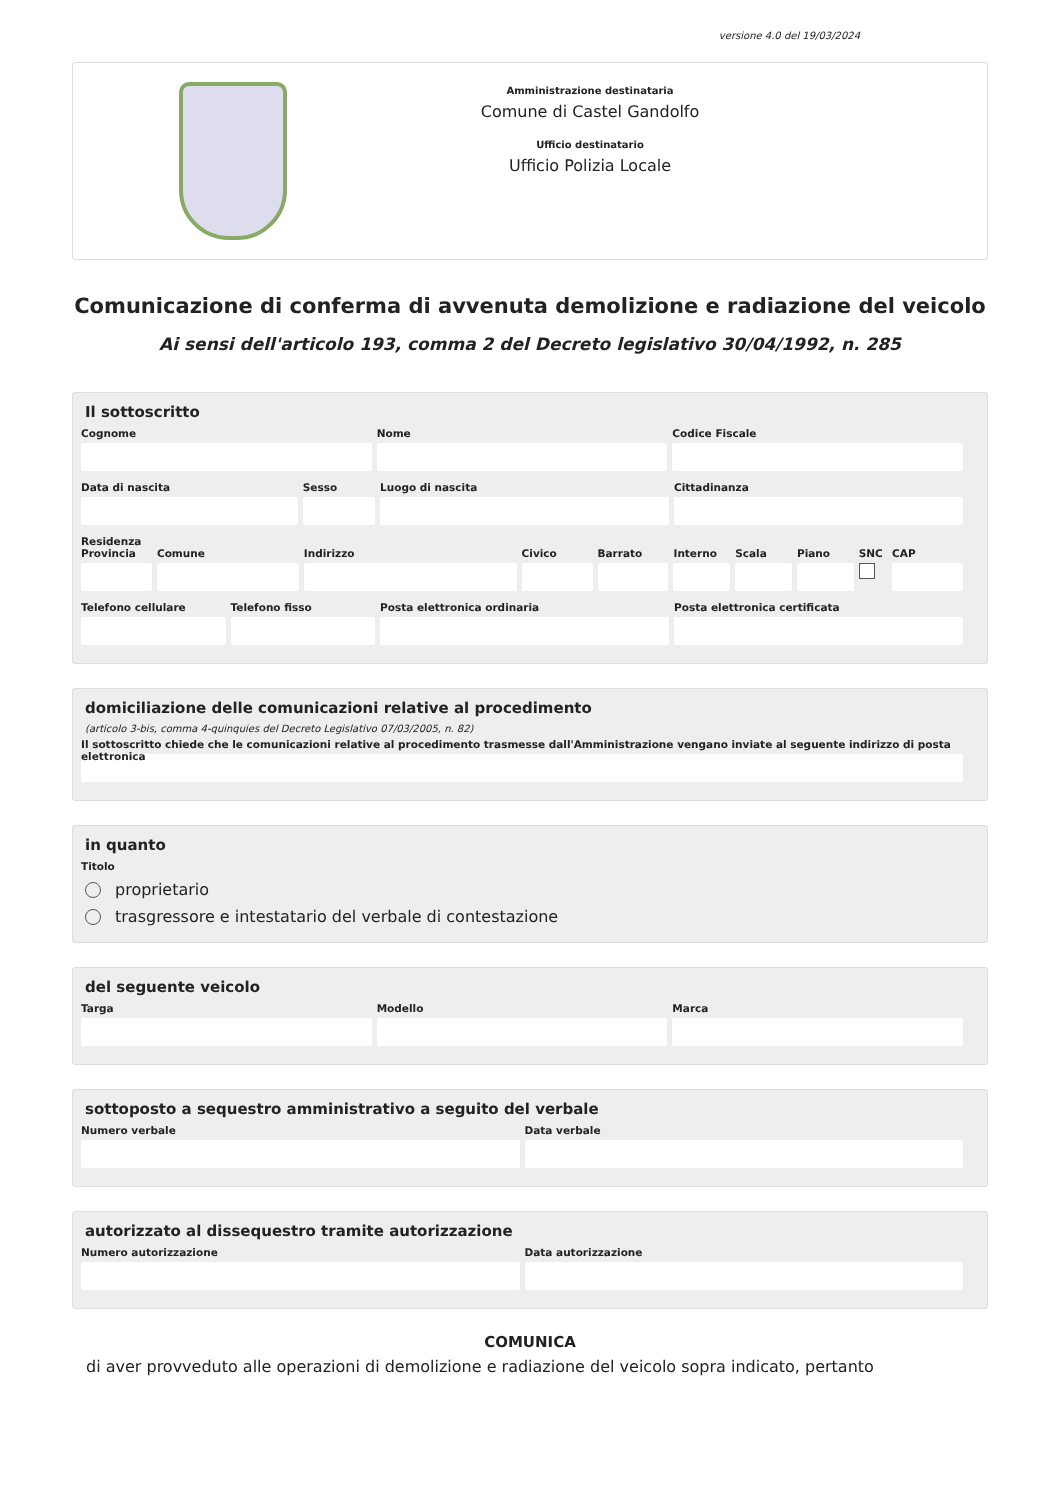versione 4.0 del 19/03/2024
Amministrazione destinataria
Comune di Castel Gandolfo
Ufficio destinatario
Ufficio Polizia Locale
Comunicazione di conferma di avvenuta demolizione e radiazione del veicolo
Ai sensi dell'articolo 193, comma 2 del Decreto legislativo 30/04/1992, n. 285
Il sottoscritto
Cognome Nome Codice Fiscale
Data di nascita Sesso Luogo di nascita Cittadinanza
Residenza
Provincia Comune Indirizzo Civico Barrato Interno Scala Piano SNC CAP
Telefono cellulare Telefono fisso Posta elettronica ordinaria Posta elettronica certificata
domiciliazione delle comunicazioni relative al procedimento
(articolo 3-bis, comma 4-quinquies del Decreto Legislativo 07/03/2005, n. 82)
Il sottoscritto chiede che le comunicazioni relative al procedimento trasmesse dall'Amministrazione vengano inviate al seguente indirizzo di posta elettronica
in quanto
Titolo
proprietario
trasgressore e intestatario del verbale di contestazione
del seguente veicolo
Targa Modello Marca
sottoposto a sequestro amministrativo a seguito del verbale
Numero verbale Data verbale
autorizzato al dissequestro tramite autorizzazione
Numero autorizzazione Data autorizzazione
COMUNICA
di aver provveduto alle operazioni di demolizione e radiazione del veicolo sopra indicato, pertanto